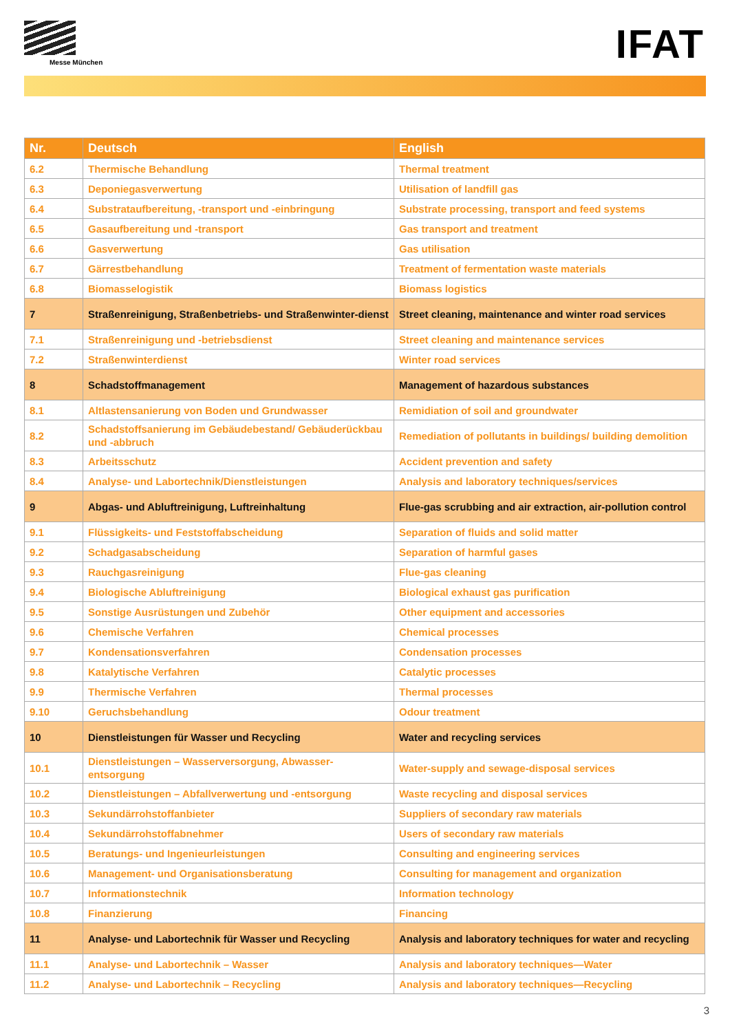Messe München IFAT
| Nr. | Deutsch | English |
| --- | --- | --- |
| 6.2 | Thermische Behandlung | Thermal treatment |
| 6.3 | Deponiegasverwertung | Utilisation of landfill gas |
| 6.4 | Substrataufbereitung, -transport und -einbringung | Substrate processing, transport and feed systems |
| 6.5 | Gasaufbereitung und -transport | Gas transport and treatment |
| 6.6 | Gasverwertung | Gas utilisation |
| 6.7 | Gärrestbehandlung | Treatment of fermentation waste materials |
| 6.8 | Biomasselogistik | Biomass logistics |
| 7 | Straßenreinigung, Straßenbetriebs- und Straßenwinter-dienst | Street cleaning, maintenance and winter road services |
| 7.1 | Straßenreinigung und -betriebsdienst | Street cleaning and maintenance services |
| 7.2 | Straßenwinterdienst | Winter road services |
| 8 | Schadstoffmanagement | Management of hazardous substances |
| 8.1 | Altlastensanierung von Boden und Grundwasser | Remidiation of soil and groundwater |
| 8.2 | Schadstoffsanierung im Gebäudebestand/ Gebäuderückbau und -abbruch | Remediation of pollutants in buildings/ building demolition |
| 8.3 | Arbeitsschutz | Accident prevention and safety |
| 8.4 | Analyse- und Labortechnik/Dienstleistungen | Analysis and laboratory techniques/services |
| 9 | Abgas- und Abluftreinigung, Luftreinhaltung | Flue-gas scrubbing and air extraction, air-pollution control |
| 9.1 | Flüssigkeits- und Feststoffabscheidung | Separation of fluids and solid matter |
| 9.2 | Schadgasabscheidung | Separation of harmful gases |
| 9.3 | Rauchgasreinigung | Flue-gas cleaning |
| 9.4 | Biologische Abluftreinigung | Biological exhaust gas purification |
| 9.5 | Sonstige Ausrüstungen und Zubehör | Other equipment and accessories |
| 9.6 | Chemische Verfahren | Chemical processes |
| 9.7 | Kondensationsverfahren | Condensation processes |
| 9.8 | Katalytische Verfahren | Catalytic processes |
| 9.9 | Thermische Verfahren | Thermal processes |
| 9.10 | Geruchsbehandlung | Odour treatment |
| 10 | Dienstleistungen für Wasser und Recycling | Water and recycling services |
| 10.1 | Dienstleistungen – Wasserversorgung, Abwasser-entsorgung | Water-supply and sewage-disposal services |
| 10.2 | Dienstleistungen – Abfallverwertung und -entsorgung | Waste recycling and disposal services |
| 10.3 | Sekundärrohstoffanbieter | Suppliers of secondary raw materials |
| 10.4 | Sekundärrohstoffabnehmer | Users of secondary raw materials |
| 10.5 | Beratungs- und Ingenieurleistungen | Consulting and engineering services |
| 10.6 | Management- und Organisationsberatung | Consulting for management and organization |
| 10.7 | Informationstechnik | Information technology |
| 10.8 | Finanzierung | Financing |
| 11 | Analyse- und Labortechnik für Wasser und Recycling | Analysis and laboratory techniques for water and recycling |
| 11.1 | Analyse- und Labortechnik – Wasser | Analysis and laboratory techniques—Water |
| 11.2 | Analyse- und Labortechnik – Recycling | Analysis and laboratory techniques—Recycling |
3